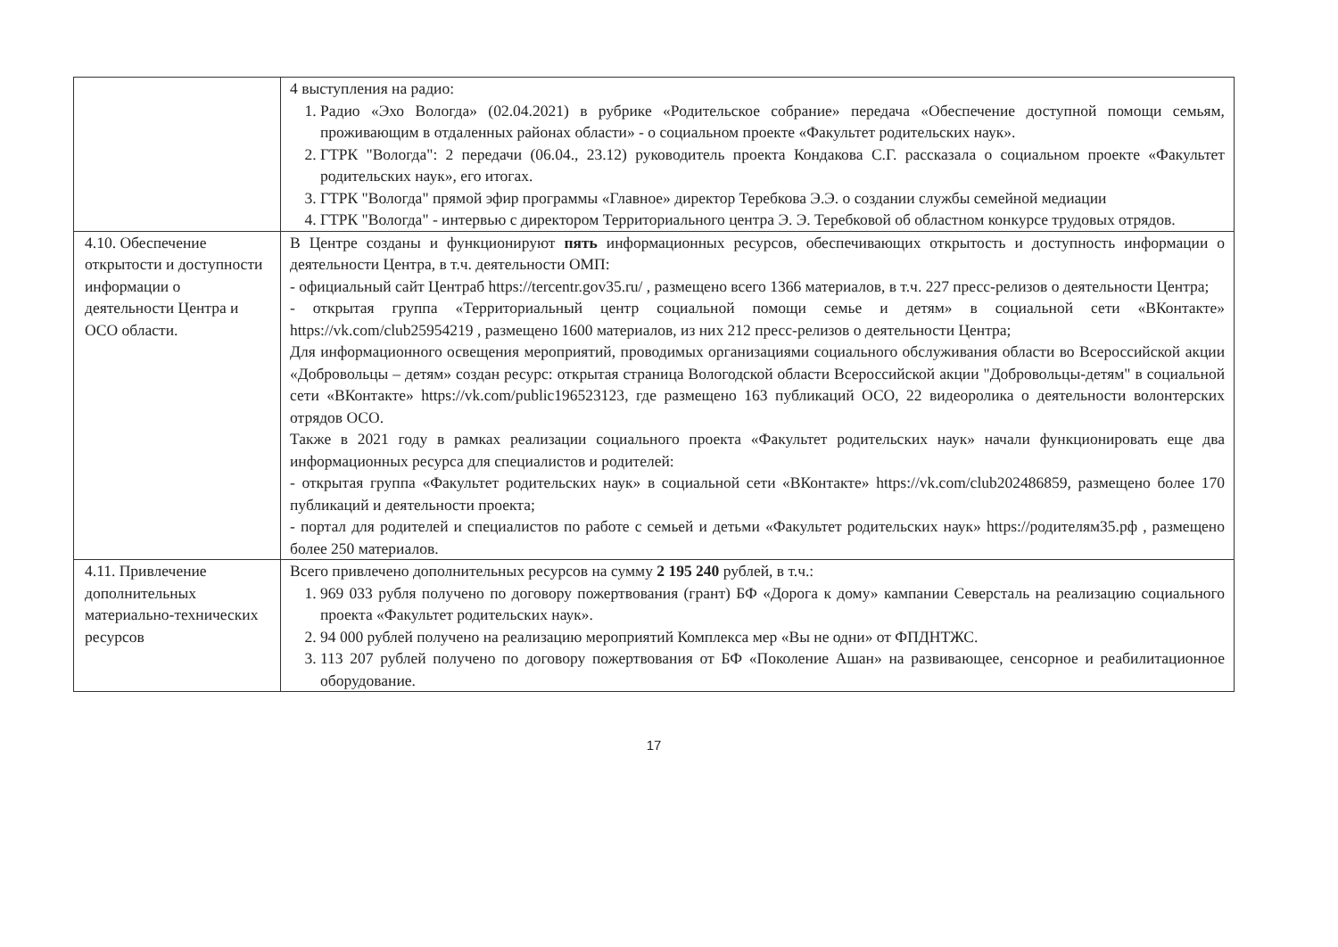| | 4 выступления на радио: 1. Радио «Эхо Вологда» (02.04.2021) в рубрике «Родительское собрание» передача «Обеспечение доступной помощи семьям, проживающим в отдаленных районах области» - о социальном проекте «Факультет родительских наук». 2. ГТРК "Вологда": 2 передачи (06.04., 23.12) руководитель проекта Кондакова С.Г. рассказала о социальном проекте «Факультет родительских наук», его итогах. 3. ГТРК "Вологда" прямой эфир программы «Главное» директор Теребкова Э.Э. о создании службы семейной медиации 4. ГТРК "Вологда" - интервью с директором Территориального центра Э. Э. Теребковой об областном конкурсе трудовых отрядов. |
| 4.10. Обеспечение открытости и доступности информации о деятельности Центра и ОСО области. | В Центре созданы и функционируют пять информационных ресурсов, обеспечивающих открытость и доступность информации о деятельности Центра, в т.ч. деятельности ОМП: - официальный сайт Центраб https://tercentr.gov35.ru/ , размещено всего 1366 материалов, в т.ч. 227 пресс-релизов о деятельности Центра; - открытая группа «Территориальный центр социальной помощи семье и детям» в социальной сети «ВКонтакте» https://vk.com/club25954219 , размещено 1600 материалов, из них 212 пресс-релизов о деятельности Центра; Для информационного освещения мероприятий, проводимых организациями социального обслуживания области во Всероссийской акции «Добровольцы – детям» создан ресурс: открытая страница Вологодской области Всероссийской акции "Добровольцы-детям" в социальной сети «ВКонтакте» https://vk.com/public196523123 , где размещено 163 публикаций ОСО, 22 видеоролика о деятельности волонтерских отрядов ОСО. Также в 2021 году в рамках реализации социального проекта «Факультет родительских наук» начали функционировать еще два информационных ресурса для специалистов и родителей: - открытая группа «Факультет родительских наук» в социальной сети «ВКонтакте» https://vk.com/club202486859 , размещено более 170 публикаций и деятельности проекта; - портал для родителей и специалистов по работе с семьей и детьми «Факультет родительских наук» https://родителям35.рф , размещено более 250 материалов. |
| 4.11. Привлечение дополнительных материально-технических ресурсов | Всего привлечено дополнительных ресурсов на сумму 2 195 240 рублей, в т.ч.: 1. 969 033 рубля получено по договору пожертвования (грант) БФ «Дорога к дому» кампании Северсталь на реализацию социального проекта «Факультет родительских наук». 2. 94 000 рублей получено на реализацию мероприятий Комплекса мер «Вы не одни» от ФПДНТЖС. 3. 113 207 рублей получено по договору пожертвования от БФ «Поколение Ашан» на развивающее, сенсорное и реабилитационное оборудование. |
17